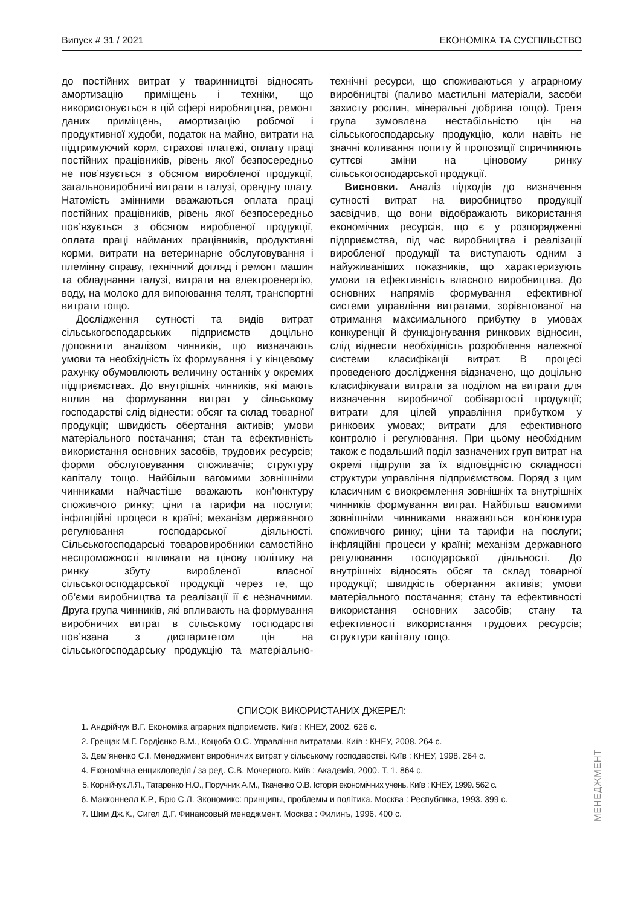Випуск # 31 / 2021 ЕКОНОМІКА ТА СУСПІЛЬСТВО
до постійних витрат у тваринництві відносять амортизацію приміщень і техніки, що використовується в цій сфері виробництва, ремонт даних приміщень, амортизацію робочої і продуктивної худоби, податок на майно, витрати на підтримуючий корм, страхові платежі, оплату праці постійних працівників, рівень якої безпосередньо не пов’язується з обсягом виробленої продукції, загальновиробничі витрати в галузі, орендну плату. Натомість змінними вважаються оплата праці постійних працівників, рівень якої безпосередньо пов’язується з обсягом виробленої продукції, оплата праці найманих працівників, продуктивні корми, витрати на ветеринарне обслуговування і племінну справу, технічний догляд і ремонт машин та обладнання галузі, витрати на електроенергію, воду, на молоко для випоювання телят, транспортні витрати тощо.
Дослідження сутності та видів витрат сільськогосподарських підприємств доцільно доповнити аналізом чинників, що визначають умови та необхідність їх формування і у кінцевому рахунку обумовлюють величину останніх у окремих підприємствах. До внутрішніх чинників, які мають вплив на формування витрат у сільському господарстві слід віднести: обсяг та склад товарної продукції; швидкість обертання активів; умови матеріального постачання; стан та ефективність використання основних засобів, трудових ресурсів; форми обслуговування споживачів; структуру капіталу тощо. Найбільш вагомими зовнішніми чинниками найчастіше вважають кон’юнктуру споживчого ринку; ціни та тарифи на послуги; інфляційні процеси в країні; механізм державного регулювання господарської діяльності. Сільськогосподарські товаровиробники самостійно неспроможності впливати на цінову політику на ринку збуту виробленої власної сільськогосподарської продукції через те, що об’єми виробництва та реалізації її є незначними. Друга група чинників, які впливають на формування виробничих витрат в сільському господарстві пов’язана з диспаритетом цін на сільськогосподарську продукцію та матеріально-технічні ресурси, що споживаються у аграрному виробництві (паливо мастильні матеріали, засоби захисту рослин, мінеральні добрива тощо). Третя група зумовлена нестабільністю цін на сільськогосподарську продукцію, коли навіть не значні коливання попиту й пропозиції спричиняють суттєві зміни на ціновому ринку сільськогосподарської продукції.
Висновки. Аналіз підходів до визначення сутності витрат на виробництво продукції засвідчив, що вони відображають використання економічних ресурсів, що є у розпорядженні підприємства, під час виробництва і реалізації виробленої продукції та виступають одним з найуживаніших показників, що характеризують умови та ефективність власного виробництва. До основних напрямів формування ефективної системи управління витратами, зорієнтованої на отримання максимального прибутку в умовах конкуренції й функціонування ринкових відносин, слід віднести необхідність розроблення належної системи класифікації витрат. В процесі проведеного дослідження відзначено, що доцільно класифікувати витрати за поділом на витрати для визначення виробничої собівартості продукції; витрати для цілей управління прибутком у ринкових умовах; витрати для ефективного контролю і регулювання. При цьому необхідним також є подальший поділ зазначених груп витрат на окремі підгрупи за їх відповідністю складності структури управління підприємством. Поряд з цим класичним є виокремлення зовнішніх та внутрішніх чинників формування витрат. Найбільш вагомими зовнішніми чинниками вважаються кон’юнктура споживчого ринку; ціни та тарифи на послуги; інфляційні процеси у країні; механізм державного регулювання господарської діяльності. До внутрішніх відносять обсяг та склад товарної продукції; швидкість обертання активів; умови матеріального постачання; стану та ефективності використання основних засобів; стану та ефективності використання трудових ресурсів; структури капіталу тощо.
СПИСОК ВИКОРИСТАНИХ ДЖЕРЕЛ:
1. Андрійчук В.Г. Економіка аграрних підприємств. Київ : КНЕУ, 2002. 626 с.
2. Грещак М.Г. Гордієнко В.М., Коцюба О.С. Управління витратами. Київ : КНЕУ, 2008. 264 с.
3. Дем’яненко С.І. Менеджмент виробничих витрат у сільському господарстві. Київ : КНЕУ, 1998. 264 с.
4. Економічна енциклопедія / за ред. С.В. Мочерного. Київ : Академія, 2000. Т. 1. 864 с.
5. Корнійчук Л.Я., Татаренко Н.О., Поручник А.М., Ткаченко О.В. Історія економічних учень. Київ : КНЕУ, 1999. 562 с.
6. Макконнелл К.Р., Брю С.Л. Экономикс: принципы, проблемы и політика. Москва : Республика, 1993. 399 с.
7. Шим Дж.К., Сигел Д.Г. Финансовый менеджмент. Москва : Филинъ, 1996. 400 с.
МЕНЕДЖМЕНТ